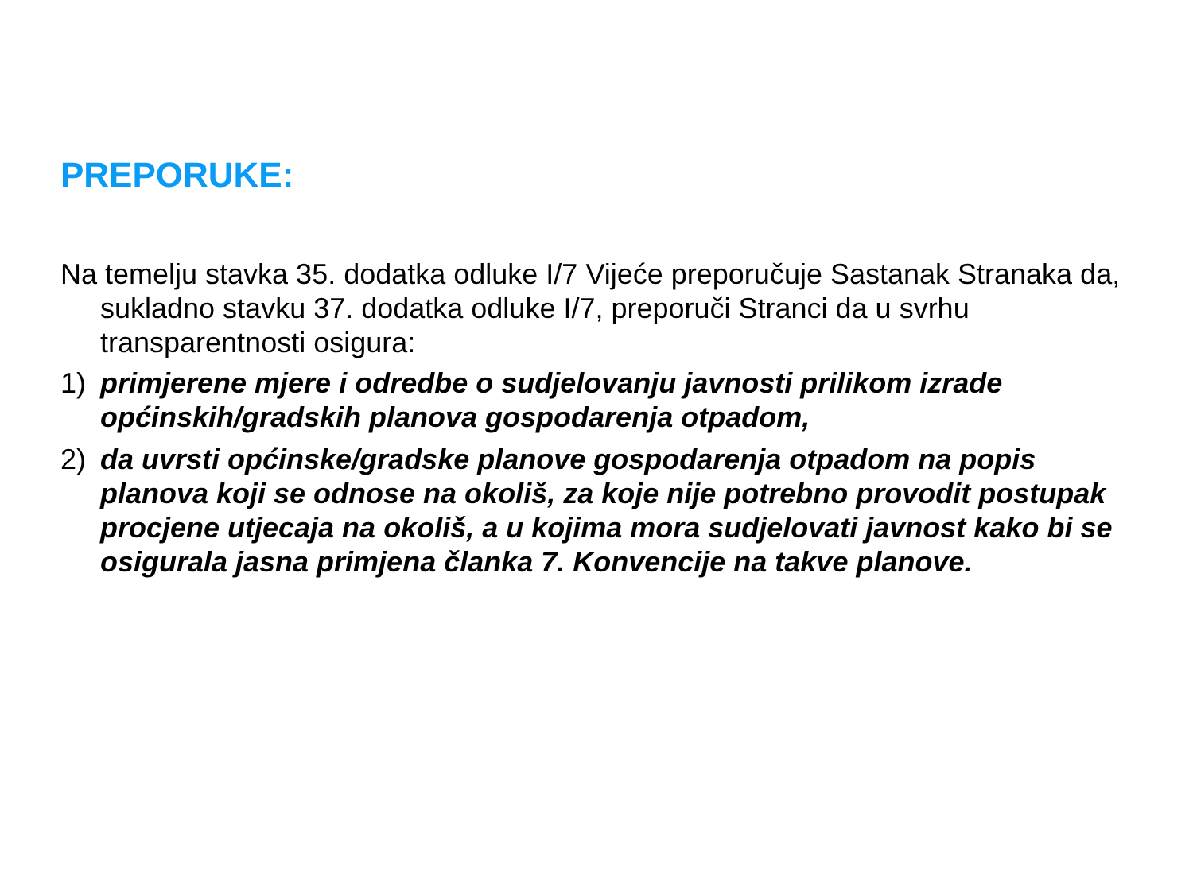PREPORUKE:
Na temelju stavka 35. dodatka odluke I/7 Vijeće preporučuje Sastanak Stranaka da, sukladno stavku 37. dodatka odluke I/7, preporuči Stranci da u svrhu transparentnosti osigura:
1) primjerene mjere i odredbe o sudjelovanju javnosti prilikom izrade općinskih/gradskih planova gospodarenja otpadom,
2) da uvrsti općinske/gradske planove gospodarenja otpadom na popis planova koji se odnose na okoliš, za koje nije potrebno provodit postupak procjene utjecaja na okoliš, a u kojima mora sudjelovati javnost kako bi se osigurala jasna primjena članka 7. Konvencije na takve planove.